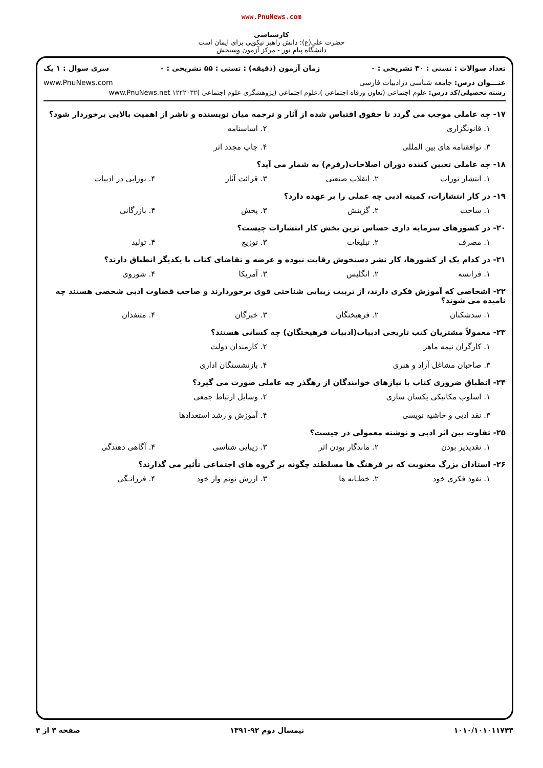www.PnuNews.com
کارشناسی
حضرت علی(ع): دانش راهبر نیکویی برای ایمان است
دانشگاه پیام نور - مرکز آزمون وسنجش
تعداد سوالات : تستی : ۳۰ تشریحی : ۰ زمان آزمون (دقیقه) : تستی : ۵۵ تشریحی : ۰ سری سوال : ۱ یک
عنـــوان درس: جامعه شناسی درادبیات فارسی www.PnuNews.com
رشته تحصیلی/کد درس: علوم اجتماعی (تعاون ورفاه اجتماعی )،علوم اجتماعی (پژوهشگری علوم اجتماعی )۱۲۲۲۰۳۲ www.PnuNews.net
۱۷- چه عاملی موجب می گردد تا حقوق اقتباس شده از آثار و ترجمه میان نویسنده و ناشر از اهمیت بالایی برخوردار شود؟
۱. قانونگزاری ۲. اساسنامه ۳. توافقنامه های بین المللی ۴. چاپ مجدد اثر
۱۸- چه عاملی تعیین کننده دوران اصلاحات(رفرم) به شمار می آید؟
۱. انتشار تورات ۲. انقلاب صنعتی ۳. قرائت آثار ۴. نوزایی در ادبیات
۱۹- در کار انتشارات، کمیته ادبی چه عملی را بر عهده دارد؟
۱. ساخت ۲. گزینش ۳. پخش ۴. بازرگانی
۲۰- در کشورهای سرمایه داری حساس ترین بخش کار انتشارات چیست؟
۱. مصرف ۲. تبلیغات ۳. توزیع ۴. تولید
۲۱- در کدام یک از کشورها، کار نشر دستخوش رقابت نبوده و عرضه و تقاضای کتاب با یکدیگر انطباق دارند؟
۱. فرانسه ۲. انگلیس ۳. آمریکا ۴. شوروی
۲۲- اشخاصی که آموزش فکری دارند، از تربیت زیبایی شناختی قوی برخوردارند و صاحب قضاوت ادبی شخصی هستند چه نامیده می شوند؟
۱. سدشکنان ۲. فرهیختگان ۳. خبرگان ۴. متنفذان
۲۳- معمولاً مشتریان کتب تاریخی ادبیات(ادبیات فرهیختگان) چه کسانی هستند؟
۱. کارگران نیمه ماهر ۲. کارمندان دولت ۳. صاحبان مشاغل آزاد و هنری ۴. بازنشستگان اداری
۲۴- انطباق ضروری کتاب با نیازهای خوانندگان از رهگذر چه عاملی صورت می گیرد؟
۱. اسلوب مکانیکی یکسان سازی ۲. وسایل ارتباط جمعی ۳. نقد ادبی و حاشیه نویسی ۴. آموزش و رشد استعدادها
۲۵- تفاوت بین اثر ادبی و نوشته معمولی در چیست؟
۱. نقدپذیر بودن ۲. ماندگار بودن اثر ۳. زیبایی شناسی ۴. آگاهی دهندگی
۲۶- استادان بزرگ معنویت که بر فرهنگ ها مسلطند چگونه بر گروه های اجتماعی تأثیر می گذارند؟
۱. نفوذ فکری خود ۲. خطـابه ها ۳. ارزش توتم وار خود ۴. فرزانـگی
۱۰۱۰/۱۰۱۰۱۱۷۴۳ نیمسال دوم ۹۲-۱۳۹۱ صفحه ۳ از ۴